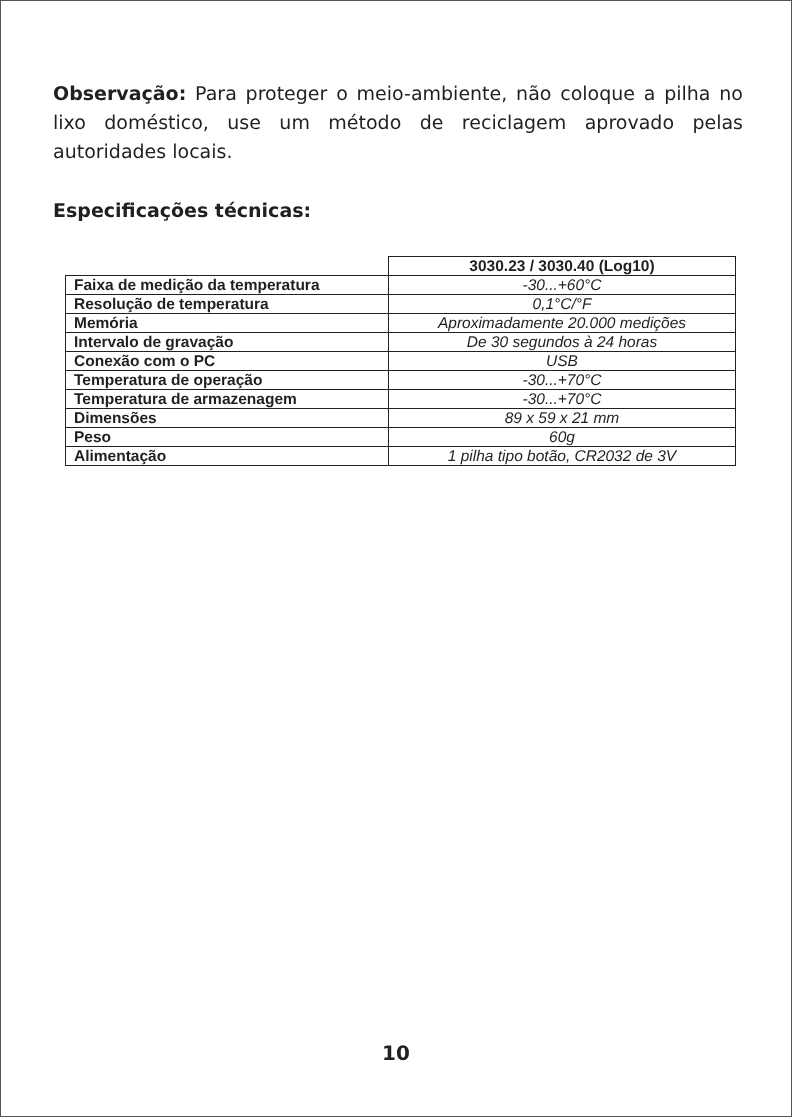Observação: Para proteger o meio-ambiente, não coloque a pilha no lixo doméstico, use um método de reciclagem aprovado pelas autoridades locais.
Especificações técnicas:
| | 3030.23 / 3030.40 (Log10) |
| Faixa de medição da temperatura | -30...+60°C |
| Resolução de temperatura | 0,1°C/°F |
| Memória | Aproximadamente 20.000 medições |
| Intervalo de gravação | De 30 segundos à 24 horas |
| Conexão com o PC | USB |
| Temperatura de operação | -30...+70°C |
| Temperatura de armazenagem | -30...+70°C |
| Dimensões | 89 x 59 x 21 mm |
| Peso | 60g |
| Alimentação | 1 pilha tipo botão, CR2032 de 3V |
10